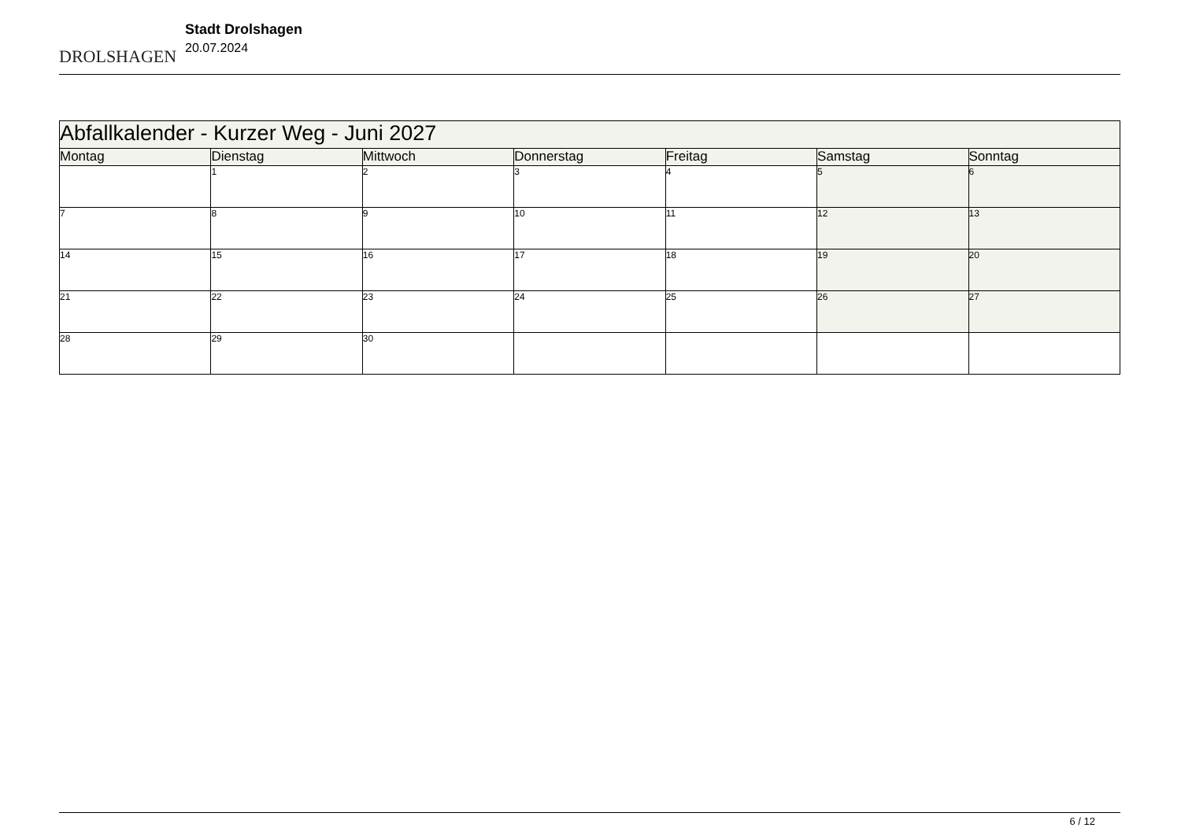DROLSHAGEN
Stadt Drolshagen
20.07.2024
| Abfallkalender - Kurzer Weg - Juni 2027 | | | | | | |
| --- | --- | --- | --- | --- | --- | --- |
| Montag | Dienstag | Mittwoch | Donnerstag | Freitag | Samstag | Sonntag |
| | 1 | 2 | 3 | 4 | 5 | 6 |
| 7 | 8 | 9 | 10 | 11 | 12 | 13 |
| 14 | 15 | 16 | 17 | 18 | 19 | 20 |
| 21 | 22 | 23 | 24 | 25 | 26 | 27 |
| 28 | 29 | 30 | | | | |
6 / 12